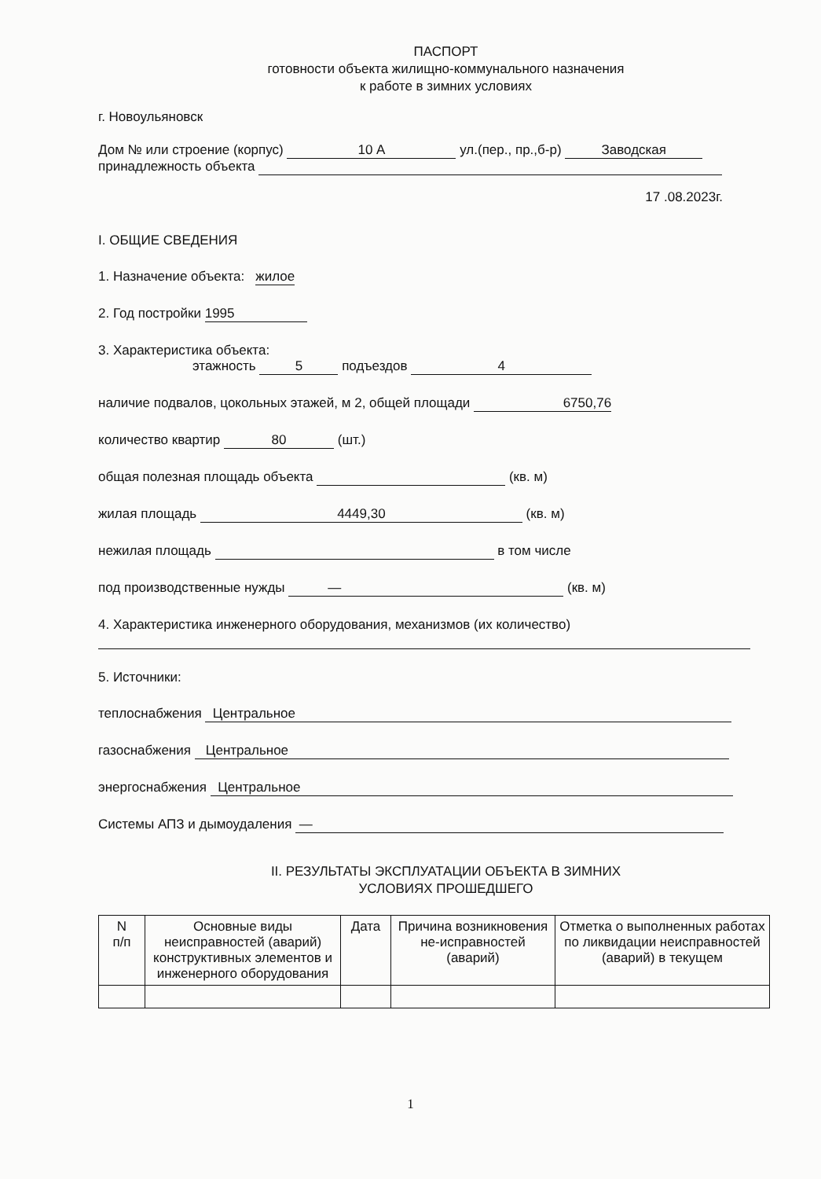ПАСПОРТ
готовности объекта жилищно-коммунального назначения
к работе в зимних условиях
г. Новоульяновск
Дом № или строение (корпус) 10 А ул.(пер., пр.,б-р) Заводская
принадлежность объекта
17 .08.2023г.
I. ОБЩИЕ СВЕДЕНИЯ
1. Назначение объекта: жилое
2. Год постройки 1995
3. Характеристика объекта:
этажность 5 подъездов 4
наличие подвалов, цокольных этажей, м 2, общей площади 6750,76
количество квартир 80 (шт.)
общая полезная площадь объекта (кв. м)
жилая площадь 4449,30 (кв. м)
нежилая площадь в том числе
под производственные нужды — (кв. м)
4. Характеристика инженерного оборудования, механизмов (их количество)
5. Источники:
теплоснабжения Центральное
газоснабжения Центральное
энергоснабжения Центральное
Системы АПЗ и дымоудаления —
II. РЕЗУЛЬТАТЫ ЭКСПЛУАТАЦИИ ОБЪЕКТА В ЗИМНИХ
УСЛОВИЯХ ПРОШЕДШЕГО
| N п/п | Основные виды неисправностей (аварий) конструктивных элементов и инженерного оборудования | Дата | Причина возникновения не-исправностей (аварий) | Отметка о выполненных работах по ликвидации неисправностей (аварий) в текущем |
| --- | --- | --- | --- | --- |
1